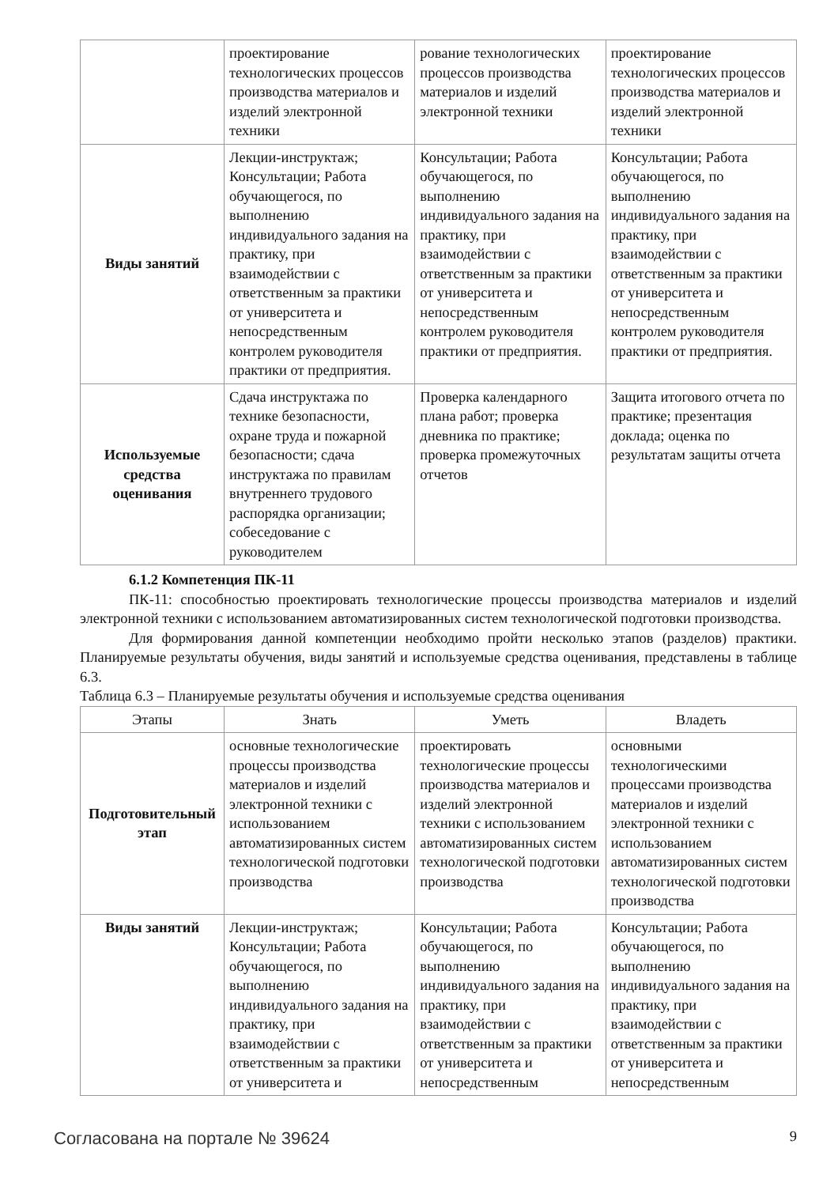| | проектирование технологических процессов производства материалов и изделий электронной техники | рование технологических процессов производства материалов и изделий электронной техники | проектирование технологических процессов производства материалов и изделий электронной техники |
| Виды занятий | Лекции-инструктаж; Консультации; Работа обучающегося, по выполнению индивидуального задания на практику, при взаимодействии с ответственным за практики от университета и непосредственным контролем руководителя практики от предприятия. | Консультации; Работа обучающегося, по выполнению индивидуального задания на практику, при взаимодействии с ответственным за практики от университета и непосредственным контролем руководителя практики от предприятия. | Консультации; Работа обучающегося, по выполнению индивидуального задания на практику, при взаимодействии с ответственным за практики от университета и непосредственным контролем руководителя практики от предприятия. |
| Используемые средства оценивания | Сдача инструктажа по технике безопасности, охране труда и пожарной безопасности; сдача инструктажа по правилам внутреннего трудового распорядка организации; собеседование с руководителем | Проверка календарного плана работ; проверка дневника по практике; проверка промежуточных отчетов | Защита итогового отчета по практике; презентация доклада; оценка по результатам защиты отчета |
6.1.2 Компетенция ПК-11
ПК-11: способностью проектировать технологические процессы производства материалов и изделий электронной техники с использованием автоматизированных систем технологической подготовки производства.
Для формирования данной компетенции необходимо пройти несколько этапов (разделов) практики. Планируемые результаты обучения, виды занятий и используемые средства оценивания, представлены в таблице 6.3.
Таблица 6.3 – Планируемые результаты обучения и используемые средства оценивания
| Этапы | Знать | Уметь | Владеть |
| --- | --- | --- | --- |
| Подготовительный этап | основные технологические процессы производства материалов и изделий электронной техники с использованием автоматизированных систем технологической подготовки производства | проектировать технологические процессы производства материалов и изделий электронной техники с использованием автоматизированных систем технологической подготовки производства | основными технологическими процессами производства материалов и изделий электронной техники с использованием автоматизированных систем технологической подготовки производства |
| Виды занятий | Лекции-инструктаж; Консультации; Работа обучающегося, по выполнению индивидуального задания на практику, при взаимодействии с ответственным за практики от университета и | Консультации; Работа обучающегося, по выполнению индивидуального задания на практику, при взаимодействии с ответственным за практики от университета и непосредственным | Консультации; Работа обучающегося, по выполнению индивидуального задания на практику, при взаимодействии с ответственным за практики от университета и непосредственным |
Согласована на портале № 39624 9